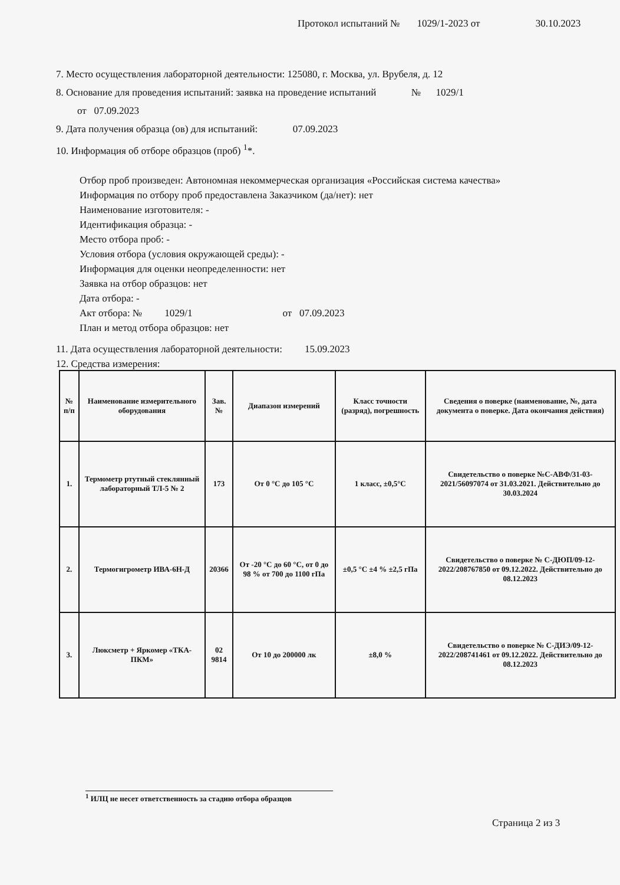Протокол испытаний № 1029/1-2023 от 30.10.2023
7. Место осуществления лабораторной деятельности: 125080, г. Москва, ул. Врубеля, д. 12
8. Основание для проведения испытаний: заявка на проведение испытаний № 1029/1
от 07.09.2023
9. Дата получения образца (ов) для испытаний: 07.09.2023
10. Информация об отборе образцов (проб) <sup>1</sup>*.
Отбор проб произведен: Автономная некоммерческая организация «Российская система качества»
Информация по отбору проб предоставлена Заказчиком (да/нет): нет
Наименование изготовителя: -
Идентификация образца: -
Место отбора проб: -
Условия отбора (условия окружающей среды): -
Информация для оценки неопределенности: нет
Заявка на отбор образцов: нет
Дата отбора: -
Акт отбора: № 1029/1 от 07.09.2023
План и метод отбора образцов: нет
11. Дата осуществления лабораторной деятельности: 15.09.2023
12. Средства измерения:
| № п/п | Наименование измерительного оборудования | Зав. № | Диапазон измерений | Класс точности (разряд), погрешность | Сведения о поверке (наименование, №, дата документа о поверке. Дата окончания действия) |
| --- | --- | --- | --- | --- | --- |
| 1. | Термометр ртутный стеклянный лабораторный ТЛ-5 № 2 | 173 | От 0 °С до 105 °С | 1 класс, ±0,5°С | Свидетельство о поверке №С-АВФ/31-03-2021/56097074 от 31.03.2021. Действительно до 30.03.2024 |
| 2. | Термогигрометр ИВА-6Н-Д | 20366 | От -20 °С до 60 °С, от 0 до 98 % от 700 до 1100 гПа | ±0,5 °С ±4 % ±2,5 гПа | Свидетельство о поверке № С-ДЮП/09-12-2022/208767850 от 09.12.2022. Действительно до 08.12.2023 |
| 3. | Люксметр + Яркомер «ТКА-ПКМ» | 02 9814 | От 10 до 200000 лк | ±8,0 % | Свидетельство о поверке № С-ДИЭ/09-12-2022/208741461 от 09.12.2022. Действительно до 08.12.2023 |
<sup>1</sup> ИЛЦ не несет ответственность за стадию отбора образцов
Страница 2 из 3